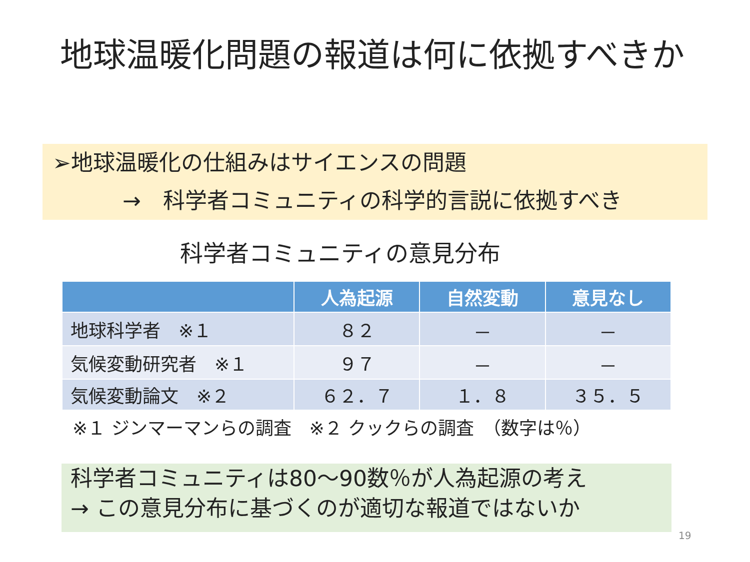地球温暖化問題の報道は何に依拠すべきか
➢地球温暖化の仕組みはサイエンスの問題
→　科学者コミュニティの科学的言説に依拠すべき
科学者コミュニティの意見分布
| | 人為起源 | 自然変動 | 意見なし |
| --- | --- | --- | --- |
| 地球科学者 ※１ | ８２ | － | － |
| 気候変動研究者 ※１ | ９７ | － | － |
| 気候変動論文 ※２ | ６２．７ | １．８ | ３５．５ |
※１ ジンマーマンらの調査　※２ クックらの調査　（数字は％）
科学者コミュニティは80～90数％が人為起源の考え
→ この意見分布に基づくのが適切な報道ではないか
19